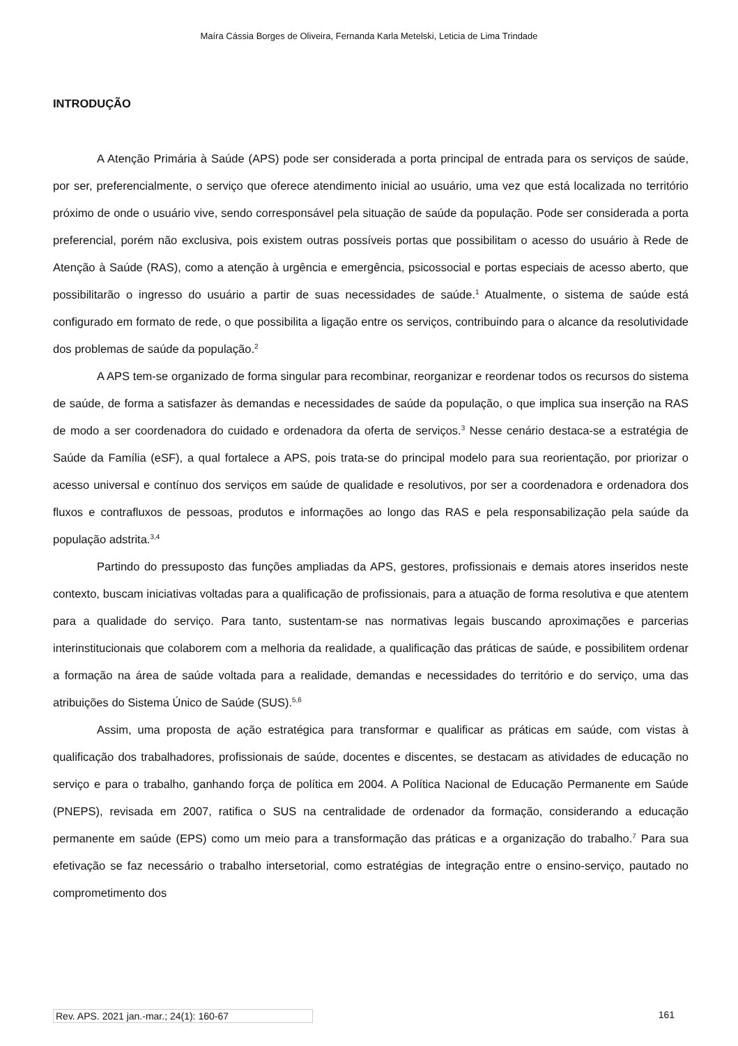Maíra Cássia Borges de Oliveira, Fernanda Karla Metelski, Leticia de Lima Trindade
INTRODUÇÃO
A Atenção Primária à Saúde (APS) pode ser considerada a porta principal de entrada para os serviços de saúde, por ser, preferencialmente, o serviço que oferece atendimento inicial ao usuário, uma vez que está localizada no território próximo de onde o usuário vive, sendo corresponsável pela situação de saúde da população. Pode ser considerada a porta preferencial, porém não exclusiva, pois existem outras possíveis portas que possibilitam o acesso do usuário à Rede de Atenção à Saúde (RAS), como a atenção à urgência e emergência, psicossocial e portas especiais de acesso aberto, que possibilitarão o ingresso do usuário a partir de suas necessidades de saúde.<sup>1</sup> Atualmente, o sistema de saúde está configurado em formato de rede, o que possibilita a ligação entre os serviços, contribuindo para o alcance da resolutividade dos problemas de saúde da população.<sup>2</sup>
A APS tem-se organizado de forma singular para recombinar, reorganizar e reordenar todos os recursos do sistema de saúde, de forma a satisfazer às demandas e necessidades de saúde da população, o que implica sua inserção na RAS de modo a ser coordenadora do cuidado e ordenadora da oferta de serviços.<sup>3</sup> Nesse cenário destaca-se a estratégia de Saúde da Família (eSF), a qual fortalece a APS, pois trata-se do principal modelo para sua reorientação, por priorizar o acesso universal e contínuo dos serviços em saúde de qualidade e resolutivos, por ser a coordenadora e ordenadora dos fluxos e contrafluxos de pessoas, produtos e informações ao longo das RAS e pela responsabilização pela saúde da população adstrita.<sup>3,4</sup>
Partindo do pressuposto das funções ampliadas da APS, gestores, profissionais e demais atores inseridos neste contexto, buscam iniciativas voltadas para a qualificação de profissionais, para a atuação de forma resolutiva e que atentem para a qualidade do serviço. Para tanto, sustentam-se nas normativas legais buscando aproximações e parcerias interinstitucionais que colaborem com a melhoria da realidade, a qualificação das práticas de saúde, e possibilitem ordenar a formação na área de saúde voltada para a realidade, demandas e necessidades do território e do serviço, uma das atribuições do Sistema Único de Saúde (SUS).<sup>5,6</sup>
Assim, uma proposta de ação estratégica para transformar e qualificar as práticas em saúde, com vistas à qualificação dos trabalhadores, profissionais de saúde, docentes e discentes, se destacam as atividades de educação no serviço e para o trabalho, ganhando força de política em 2004. A Política Nacional de Educação Permanente em Saúde (PNEPS), revisada em 2007, ratifica o SUS na centralidade de ordenador da formação, considerando a educação permanente em saúde (EPS) como um meio para a transformação das práticas e a organização do trabalho.<sup>7</sup> Para sua efetivação se faz necessário o trabalho intersetorial, como estratégias de integração entre o ensino-serviço, pautado no comprometimento dos
Rev. APS. 2021 jan.-mar.; 24(1): 160-67 161